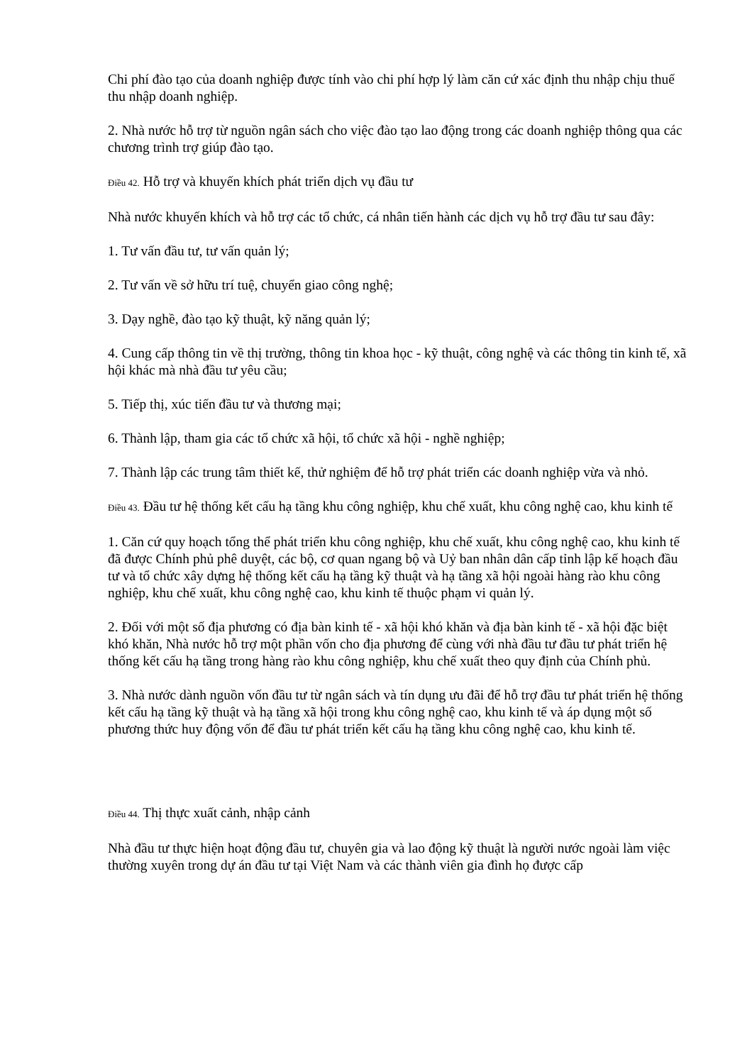Chi phí đào tạo của doanh nghiệp được tính vào chi phí hợp lý làm căn cứ xác định thu nhập chịu thuế thu nhập doanh nghiệp.
2. Nhà nước hỗ trợ từ nguồn ngân sách cho việc đào tạo lao động trong các doanh nghiệp thông qua các chương trình trợ giúp đào tạo.
Điều 42. Hỗ trợ và khuyến khích phát triển dịch vụ đầu tư
Nhà nước khuyến khích và hỗ trợ các tổ chức, cá nhân tiến hành các dịch vụ hỗ trợ đầu tư sau đây:
1. Tư vấn đầu tư, tư vấn quản lý;
2. Tư vấn về sở hữu trí tuệ, chuyển giao công nghệ;
3. Dạy nghề, đào tạo kỹ thuật, kỹ năng quản lý;
4. Cung cấp thông tin về thị trường, thông tin khoa học - kỹ thuật, công nghệ và các thông tin kinh tế, xã hội khác mà nhà đầu tư yêu cầu;
5. Tiếp thị, xúc tiến đầu tư và thương mại;
6. Thành lập, tham gia các tổ chức xã hội, tổ chức xã hội - nghề nghiệp;
7. Thành lập các trung tâm thiết kế, thử nghiệm để hỗ trợ phát triển các doanh nghiệp vừa và nhỏ.
Điều 43. Đầu tư hệ thống kết cấu hạ tầng khu công nghiệp, khu chế xuất, khu công nghệ cao, khu kinh tế
1. Căn cứ quy hoạch tổng thể phát triển khu công nghiệp, khu chế xuất, khu công nghệ cao, khu kinh tế đã được Chính phủ phê duyệt, các bộ, cơ quan ngang bộ và Uỷ ban nhân dân cấp tỉnh lập kế hoạch đầu tư và tổ chức xây dựng hệ thống kết cấu hạ tầng kỹ thuật và hạ tầng xã hội ngoài hàng rào khu công nghiệp, khu chế xuất, khu công nghệ cao, khu kinh tế thuộc phạm vi quản lý.
2. Đối với một số địa phương có địa bàn kinh tế - xã hội khó khăn và địa bàn kinh tế - xã hội đặc biệt khó khăn, Nhà nước hỗ trợ một phần vốn cho địa phương để cùng với nhà đầu tư đầu tư phát triển hệ thống kết cấu hạ tầng trong hàng rào khu công nghiệp, khu chế xuất theo quy định của Chính phủ.
3. Nhà nước dành nguồn vốn đầu tư từ ngân sách và tín dụng ưu đãi để hỗ trợ đầu tư phát triển hệ thống kết cấu hạ tầng kỹ thuật và hạ tầng xã hội trong khu công nghệ cao, khu kinh tế và áp dụng một số phương thức huy động vốn để đầu tư phát triển kết cấu hạ tầng khu công nghệ cao, khu kinh tế.
Điều 44. Thị thực xuất cảnh, nhập cảnh
Nhà đầu tư thực hiện hoạt động đầu tư, chuyên gia và lao động kỹ thuật là người nước ngoài làm việc thường xuyên trong dự án đầu tư tại Việt Nam và các thành viên gia đình họ được cấp